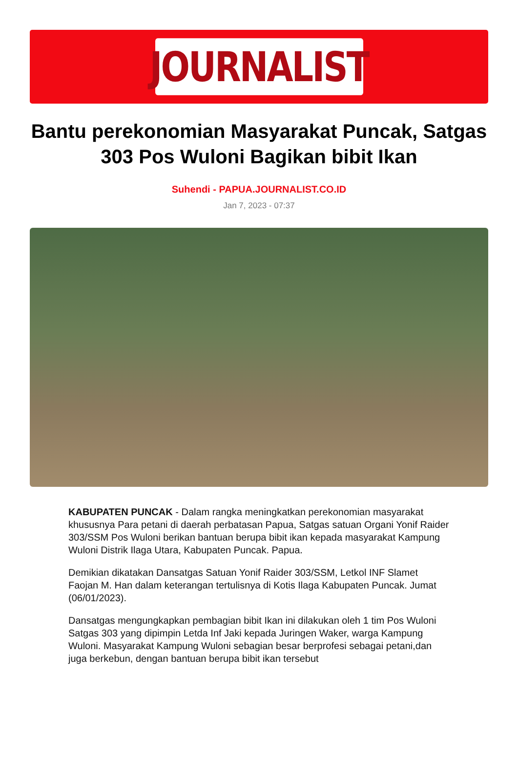JOURNALIST
Bantu perekonomian Masyarakat Puncak, Satgas 303 Pos Wuloni Bagikan bibit Ikan
Suhendi - PAPUA.JOURNALIST.CO.ID
Jan 7, 2023 - 07:37
KABUPATEN PUNCAK - Dalam rangka meningkatkan perekonomian masyarakat khususnya Para petani di daerah perbatasan Papua, Satgas satuan Organi Yonif Raider 303/SSM Pos Wuloni berikan bantuan berupa bibit ikan kepada masyarakat Kampung Wuloni Distrik Ilaga Utara, Kabupaten Puncak. Papua.
Demikian dikatakan Dansatgas Satuan Yonif Raider 303/SSM, Letkol INF Slamet Faojan M. Han dalam keterangan tertulisnya di Kotis Ilaga Kabupaten Puncak. Jumat (06/01/2023).
Dansatgas mengungkapkan pembagian bibit Ikan ini dilakukan oleh 1 tim Pos Wuloni Satgas 303 yang dipimpin Letda Inf Jaki kepada Juringen Waker, warga Kampung Wuloni. Masyarakat Kampung Wuloni sebagian besar berprofesi sebagai petani,dan juga berkebun, dengan bantuan berupa bibit ikan tersebut